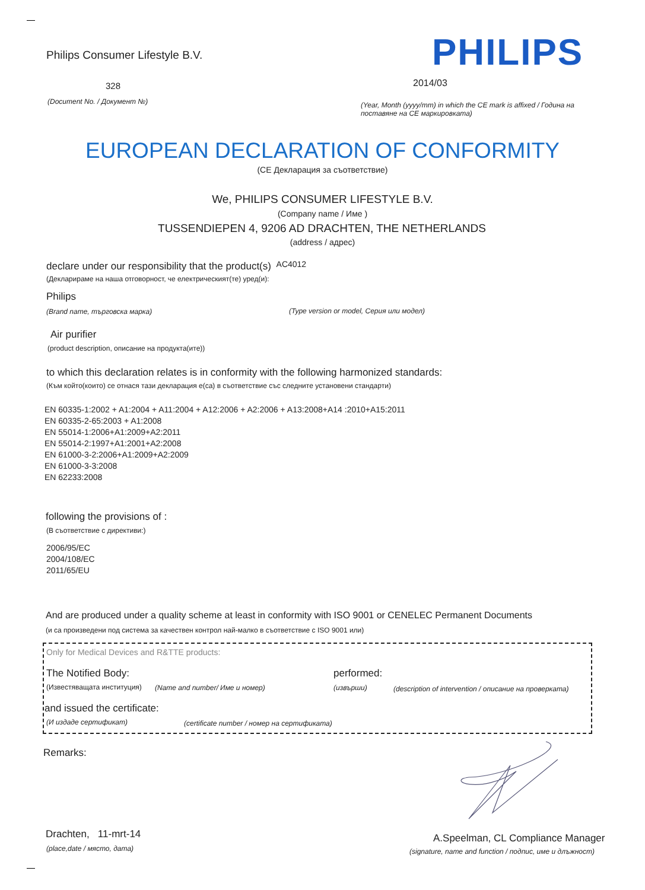Philips Consumer Lifestyle B.V.
PHILIPS
328 2014/03
(Document No. / Документ №)
(Year, Month (yyyy/mm) in which the CE mark is affixed / Година на поставяне на CE маркировката)
EUROPEAN DECLARATION OF CONFORMITY
(CE Декларация за съответствие)
We, PHILIPS CONSUMER LIFESTYLE B.V.
(Company name / Име )
TUSSENDIEPEN 4, 9206 AD DRACHTEN, THE NETHERLANDS
(address / адрес)
declare under our responsibility that the product(s) AC4012
(Декларираме на наша отговорност, че електрическият(те) уред(и):
Philips
(Brand name, търговска марка)
(Type version or model, Серия или модел)
Air purifier
(product description, описание на продукта(ите))
to which this declaration relates is in conformity with the following harmonized standards:
(Към който(които) се отнася тази декларация е(са) в съответствие със следните установени стандарти)
EN 60335-1:2002 + A1:2004 + A11:2004 + A12:2006 + A2:2006 + A13:2008+A14 :2010+A15:2011
EN 60335-2-65:2003 + A1:2008
EN 55014-1:2006+A1:2009+A2:2011
EN 55014-2:1997+A1:2001+A2:2008
EN 61000-3-2:2006+A1:2009+A2:2009
EN 61000-3-3:2008
EN 62233:2008
following the provisions of :
(В съответствие с директиви:)
2006/95/EC
2004/108/EC
2011/65/EU
And are produced under a quality scheme at least in conformity with ISO 9001 or CENELEC Permanent Documents
(и са произведени под система за качествен контрол най-малко в съответствие с ISO 9001 или)
Only for Medical Devices and R&TTE products:
The Notified Body: performed:
(Известяващата институция) (Name and number/ Име и номер) (извърши)
(description of intervention / описание на проверката)
and issued the certificate:
(И издаде сертификат)
(certificate number / номер на сертификата)
Remarks:
Drachten, 11-mrt-14
(place,date / място, дата)
A.Speelman, CL Compliance Manager
(signature, name and function / подпис, име и длъжност)